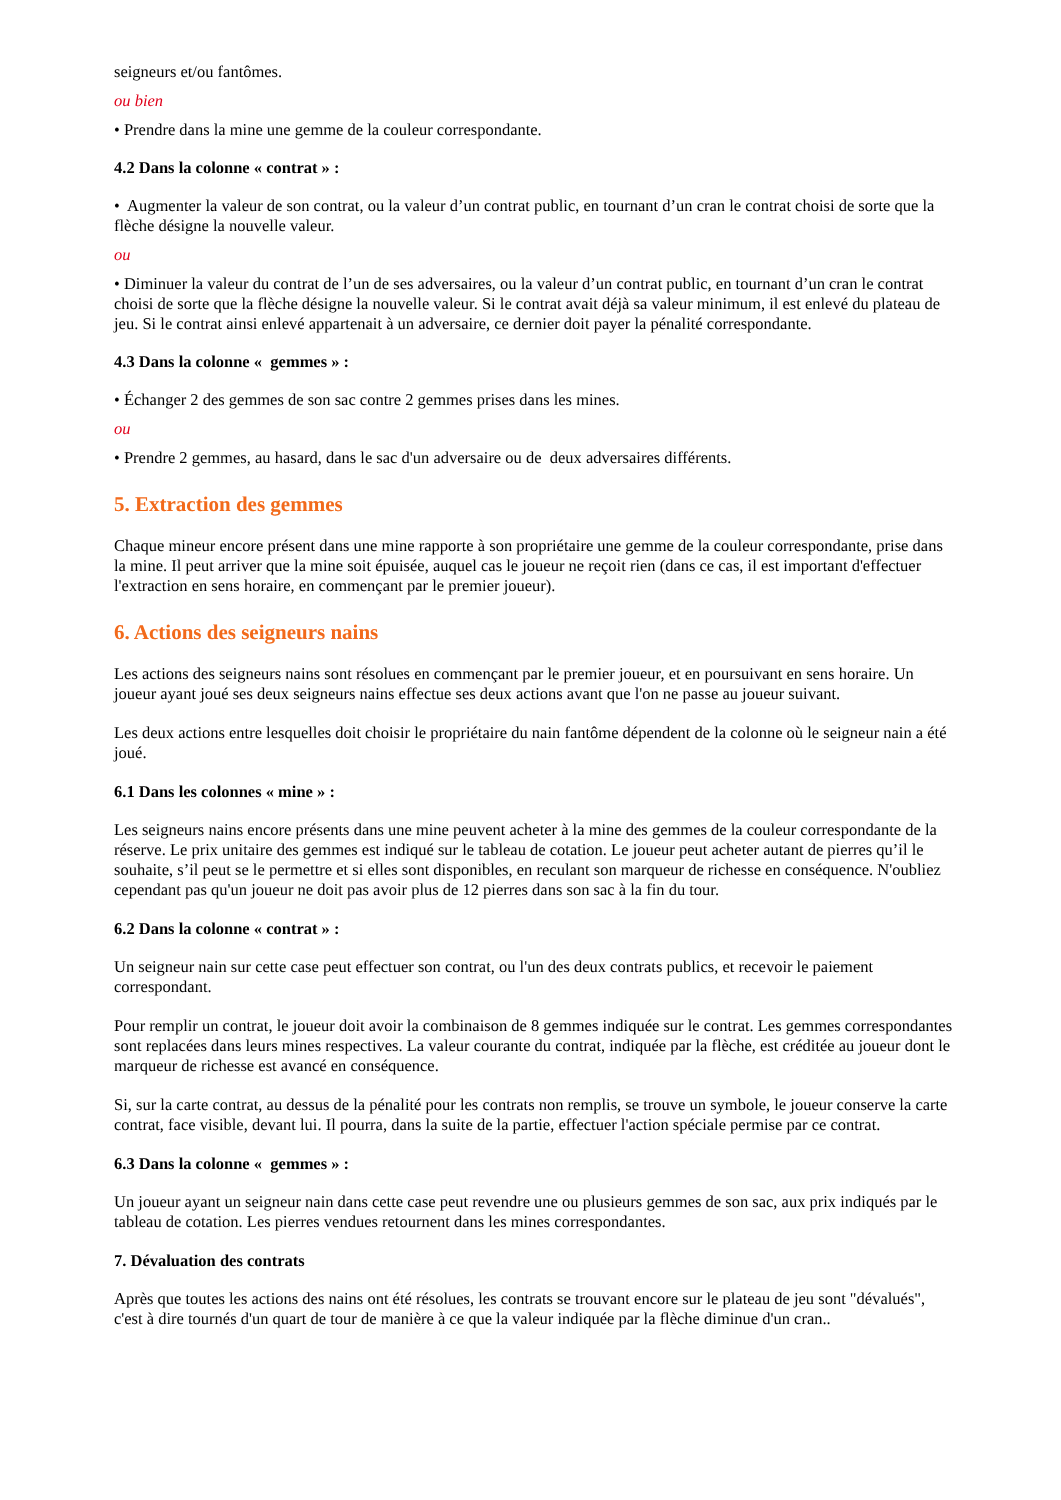seigneurs et/ou fantômes.
ou bien
• Prendre dans la mine une gemme de la couleur correspondante.
4.2 Dans la colonne « contrat » :
• Augmenter la valeur de son contrat, ou la valeur d’un contrat public, en tournant d’un cran le contrat choisi de sorte que la flèche désigne la nouvelle valeur.
ou
• Diminuer la valeur du contrat de l’un de ses adversaires, ou la valeur d’un contrat public, en tournant d’un cran le contrat choisi de sorte que la flèche désigne la nouvelle valeur. Si le contrat avait déjà sa valeur minimum, il est enlevé du plateau de jeu. Si le contrat ainsi enlevé appartenait à un adversaire, ce dernier doit payer la pénalité correspondante.
4.3 Dans la colonne « gemmes » :
• Échanger 2 des gemmes de son sac contre 2 gemmes prises dans les mines.
ou
• Prendre 2 gemmes, au hasard, dans le sac d'un adversaire ou de deux adversaires différents.
5. Extraction des gemmes
Chaque mineur encore présent dans une mine rapporte à son propriétaire une gemme de la couleur correspondante, prise dans la mine. Il peut arriver que la mine soit épuisée, auquel cas le joueur ne reçoit rien (dans ce cas, il est important d'effectuer l'extraction en sens horaire, en commençant par le premier joueur).
6. Actions des seigneurs nains
Les actions des seigneurs nains sont résolues en commençant par le premier joueur, et en poursuivant en sens horaire. Un joueur ayant joué ses deux seigneurs nains effectue ses deux actions avant que l'on ne passe au joueur suivant.
Les deux actions entre lesquelles doit choisir le propriétaire du nain fantôme dépendent de la colonne où le seigneur nain a été joué.
6.1 Dans les colonnes « mine » :
Les seigneurs nains encore présents dans une mine peuvent acheter à la mine des gemmes de la couleur correspondante de la réserve. Le prix unitaire des gemmes est indiqué sur le tableau de cotation. Le joueur peut acheter autant de pierres qu’il le souhaite, s’il peut se le permettre et si elles sont disponibles, en reculant son marqueur de richesse en conséquence. N'oubliez cependant pas qu'un joueur ne doit pas avoir plus de 12 pierres dans son sac à la fin du tour.
6.2 Dans la colonne « contrat » :
Un seigneur nain sur cette case peut effectuer son contrat, ou l'un des deux contrats publics, et recevoir le paiement correspondant.
Pour remplir un contrat, le joueur doit avoir la combinaison de 8 gemmes indiquée sur le contrat. Les gemmes correspondantes sont replacées dans leurs mines respectives. La valeur courante du contrat, indiquée par la flèche, est créditée au joueur dont le marqueur de richesse est avancé en conséquence.
Si, sur la carte contrat, au dessus de la pénalité pour les contrats non remplis, se trouve un symbole, le joueur conserve la carte contrat, face visible, devant lui. Il pourra, dans la suite de la partie, effectuer l'action spéciale permise par ce contrat.
6.3 Dans la colonne « gemmes » :
Un joueur ayant un seigneur nain dans cette case peut revendre une ou plusieurs gemmes de son sac, aux prix indiqués par le tableau de cotation. Les pierres vendues retournent dans les mines correspondantes.
7. Dévaluation des contrats
Après que toutes les actions des nains ont été résolues, les contrats se trouvant encore sur le plateau de jeu sont "dévalués", c'est à dire tournés d'un quart de tour de manière à ce que la valeur indiquée par la flèche diminue d'un cran..